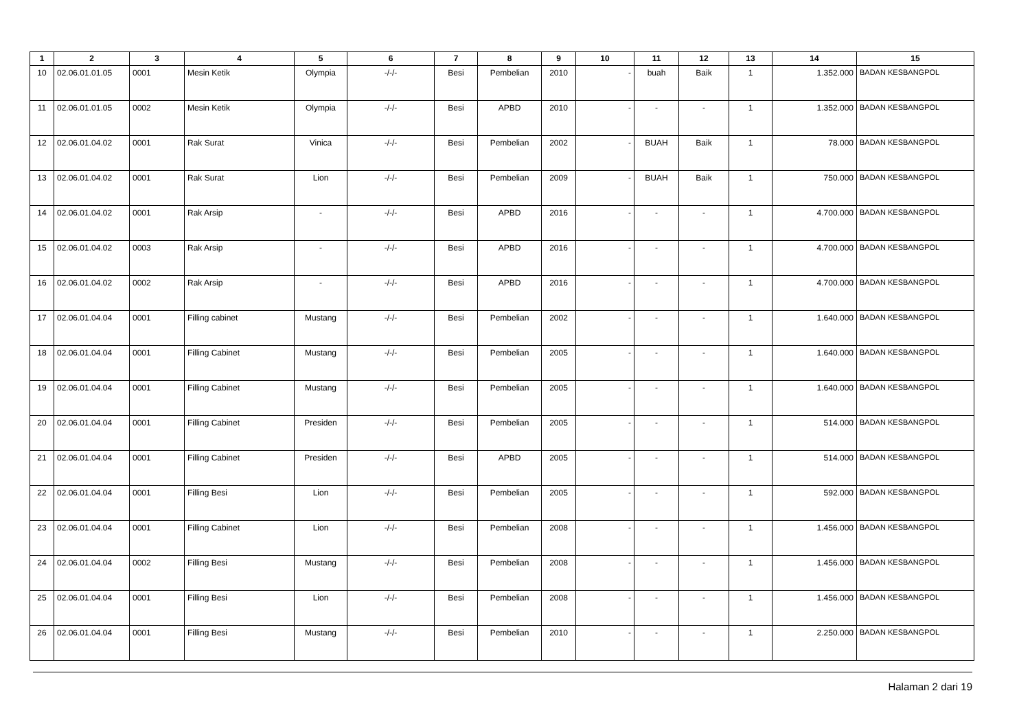| 1 | 2 | 3 | 4 | 5 | 6 | 7 | 8 | 9 | 10 | 11 | 12 | 13 | 14 | 15 |
| --- | --- | --- | --- | --- | --- | --- | --- | --- | --- | --- | --- | --- | --- | --- |
| 10 | 02.06.01.01.05 | 0001 | Mesin Ketik | Olympia | -/-/- | Besi | Pembelian | 2010 | - | buah | Baik | 1 | 1.352.000 | BADAN KESBANGPOL |
| 11 | 02.06.01.01.05 | 0002 | Mesin Ketik | Olympia | -/-/- | Besi | APBD | 2010 | - | - | - | 1 | 1.352.000 | BADAN KESBANGPOL |
| 12 | 02.06.01.04.02 | 0001 | Rak Surat | Vinica | -/-/- | Besi | Pembelian | 2002 | - | BUAH | Baik | 1 | 78.000 | BADAN KESBANGPOL |
| 13 | 02.06.01.04.02 | 0001 | Rak Surat | Lion | -/-/- | Besi | Pembelian | 2009 | - | BUAH | Baik | 1 | 750.000 | BADAN KESBANGPOL |
| 14 | 02.06.01.04.02 | 0001 | Rak Arsip | - | -/-/- | Besi | APBD | 2016 | - | - | - | 1 | 4.700.000 | BADAN KESBANGPOL |
| 15 | 02.06.01.04.02 | 0003 | Rak Arsip | - | -/-/- | Besi | APBD | 2016 | - | - | - | 1 | 4.700.000 | BADAN KESBANGPOL |
| 16 | 02.06.01.04.02 | 0002 | Rak Arsip | - | -/-/- | Besi | APBD | 2016 | - | - | - | 1 | 4.700.000 | BADAN KESBANGPOL |
| 17 | 02.06.01.04.04 | 0001 | Filling cabinet | Mustang | -/-/- | Besi | Pembelian | 2002 | - | - | - | 1 | 1.640.000 | BADAN KESBANGPOL |
| 18 | 02.06.01.04.04 | 0001 | Filling Cabinet | Mustang | -/-/- | Besi | Pembelian | 2005 | - | - | - | 1 | 1.640.000 | BADAN KESBANGPOL |
| 19 | 02.06.01.04.04 | 0001 | Filling Cabinet | Mustang | -/-/- | Besi | Pembelian | 2005 | - | - | - | 1 | 1.640.000 | BADAN KESBANGPOL |
| 20 | 02.06.01.04.04 | 0001 | Filling Cabinet | Presiden | -/-/- | Besi | Pembelian | 2005 | - | - | - | 1 | 514.000 | BADAN KESBANGPOL |
| 21 | 02.06.01.04.04 | 0001 | Filling Cabinet | Presiden | -/-/- | Besi | APBD | 2005 | - | - | - | 1 | 514.000 | BADAN KESBANGPOL |
| 22 | 02.06.01.04.04 | 0001 | Filling Besi | Lion | -/-/- | Besi | Pembelian | 2005 | - | - | - | 1 | 592.000 | BADAN KESBANGPOL |
| 23 | 02.06.01.04.04 | 0001 | Filling Cabinet | Lion | -/-/- | Besi | Pembelian | 2008 | - | - | - | 1 | 1.456.000 | BADAN KESBANGPOL |
| 24 | 02.06.01.04.04 | 0002 | Filling Besi | Mustang | -/-/- | Besi | Pembelian | 2008 | - | - | - | 1 | 1.456.000 | BADAN KESBANGPOL |
| 25 | 02.06.01.04.04 | 0001 | Filling Besi | Lion | -/-/- | Besi | Pembelian | 2008 | - | - | - | 1 | 1.456.000 | BADAN KESBANGPOL |
| 26 | 02.06.01.04.04 | 0001 | Filling Besi | Mustang | -/-/- | Besi | Pembelian | 2010 | - | - | - | 1 | 2.250.000 | BADAN KESBANGPOL |
Halaman 2 dari 19